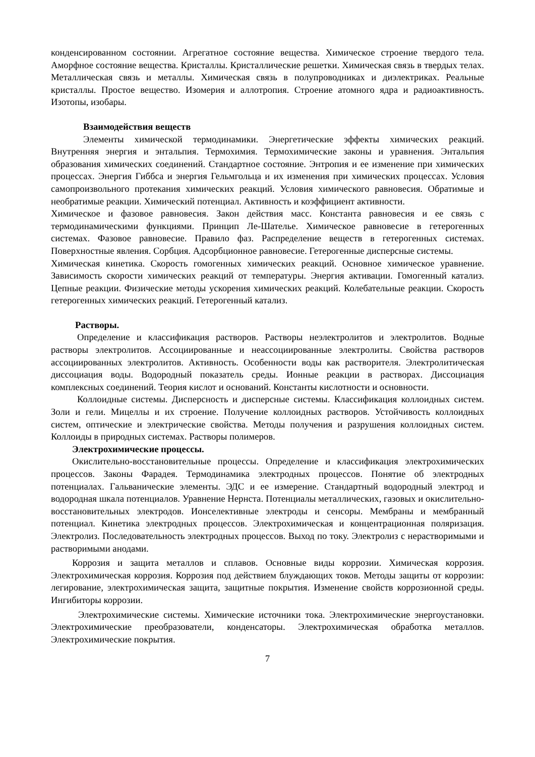конденсированном состоянии. Агрегатное состояние вещества. Химическое строение твердого тела. Аморфное состояние вещества. Кристаллы. Кристаллические решетки. Химическая связь в твердых телах. Металлическая связь и металлы. Химическая связь в полупроводниках и диэлектриках. Реальные кристаллы. Простое вещество. Изомерия и аллотропия. Строение атомного ядра и радиоактивность. Изотопы, изобары.
Взаимодействия веществ
Элементы химической термодинамики. Энергетические эффекты химических реакций. Внутренняя энергия и энтальпия. Термохимия. Термохимические законы и уравнения. Энтальпия образования химических соединений. Стандартное состояние. Энтропия и ее изменение при химических процессах. Энергия Гиббса и энергия Гельмгольца и их изменения при химических процессах. Условия самопроизвольного протекания химических реакций. Условия химического равновесия. Обратимые и необратимые реакции. Химический потенциал. Активность и коэффициент активности.
Химическое и фазовое равновесия. Закон действия масс. Константа равновесия и ее связь с термодинамическими функциями. Принцип Ле-Шателье. Химическое равновесие в гетерогенных системах. Фазовое равновесие. Правило фаз. Распределение веществ в гетерогенных системах. Поверхностные явления. Сорбция. Адсорбционное равновесие. Гетерогенные дисперсные системы.
Химическая кинетика. Скорость гомогенных химических реакций. Основное химическое уравнение. Зависимость скорости химических реакций от температуры. Энергия активации. Гомогенный катализ. Цепные реакции. Физические методы ускорения химических реакций. Колебательные реакции. Скорость гетерогенных химических реакций. Гетерогенный катализ.
Растворы.
Определение и классификация растворов. Растворы неэлектролитов и электролитов. Водные растворы электролитов. Ассоциированные и неассоциированные электролиты. Свойства растворов ассоциированных электролитов. Активность. Особенности воды как растворителя. Электролитическая диссоциация воды. Водородный показатель среды. Ионные реакции в растворах. Диссоциация комплексных соединений. Теория кислот и оснований. Константы кислотности и основности.
Коллоидные системы. Дисперсность и дисперсные системы. Классификация коллоидных систем. Золи и гели. Мицеллы и их строение. Получение коллоидных растворов. Устойчивость коллоидных систем, оптические и электрические свойства. Методы получения и разрушения коллоидных систем. Коллоиды в природных системах. Растворы полимеров.
Электрохимические процессы.
Окислительно-восстановительные процессы. Определение и классификация электрохимических процессов. Законы Фарадея. Термодинамика электродных процессов. Понятие об электродных потенциалах. Гальванические элементы. ЭДС и ее измерение. Стандартный водородный электрод и водородная шкала потенциалов. Уравнение Нернста. Потенциалы металлических, газовых и окислительно-восстановительных электродов. Ионселективные электроды и сенсоры. Мембраны и мембранный потенциал. Кинетика электродных процессов. Электрохимическая и концентрационная поляризация. Электролиз. Последовательность электродных процессов. Выход по току. Электролиз с нерастворимыми и растворимыми анодами.
Коррозия и защита металлов и сплавов. Основные виды коррозии. Химическая коррозия. Электрохимическая коррозия. Коррозия под действием блуждающих токов. Методы защиты от коррозии: легирование, электрохимическая защита, защитные покрытия. Изменение свойств коррозионной среды. Ингибиторы коррозии.
Электрохимические системы. Химические источники тока. Электрохимические энергоустановки. Электрохимические преобразователи, конденсаторы. Электрохимическая обработка металлов. Электрохимические покрытия.
7